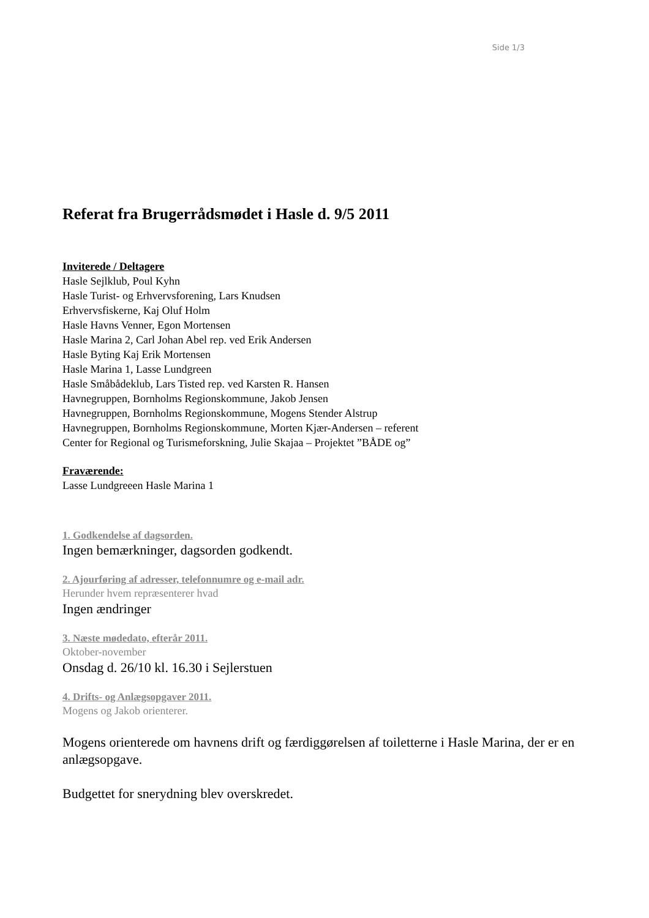Side 1/3
Referat fra Brugerrådsmødet i Hasle d. 9/5 2011
Inviterede / Deltagere
Hasle Sejlklub, Poul Kyhn
Hasle Turist- og Erhvervsforening, Lars Knudsen
Erhvervsfiskerne, Kaj Oluf Holm
Hasle Havns Venner, Egon Mortensen
Hasle Marina 2, Carl Johan Abel rep. ved Erik Andersen
Hasle Byting Kaj Erik Mortensen
Hasle Marina 1, Lasse Lundgreen
Hasle Småbådeklub, Lars Tisted rep. ved Karsten R. Hansen
Havnegruppen, Bornholms Regionskommune, Jakob Jensen
Havnegruppen, Bornholms Regionskommune, Mogens Stender Alstrup
Havnegruppen, Bornholms Regionskommune, Morten Kjær-Andersen – referent
Center for Regional og Turismeforskning, Julie Skajaa – Projektet ”BÅDE og”
Fraværende:
Lasse Lundgreeen Hasle Marina 1
1. Godkendelse af dagsorden.
Ingen bemærkninger, dagsorden godkendt.
2. Ajourføring af adresser, telefonnumre og e-mail adr.
Herunder hvem repræsenterer hvad
Ingen ændringer
3. Næste mødedato, efterår 2011.
Oktober-november
Onsdag d. 26/10 kl. 16.30 i Sejlerstuen
4. Drifts- og Anlægsopgaver 2011.
Mogens og Jakob orienterer.
Mogens orienterede om havnens drift og færdiggørelsen af toiletterne i Hasle Marina, der er en anlægsopgave.
Budgettet for snerydning blev overskredet.